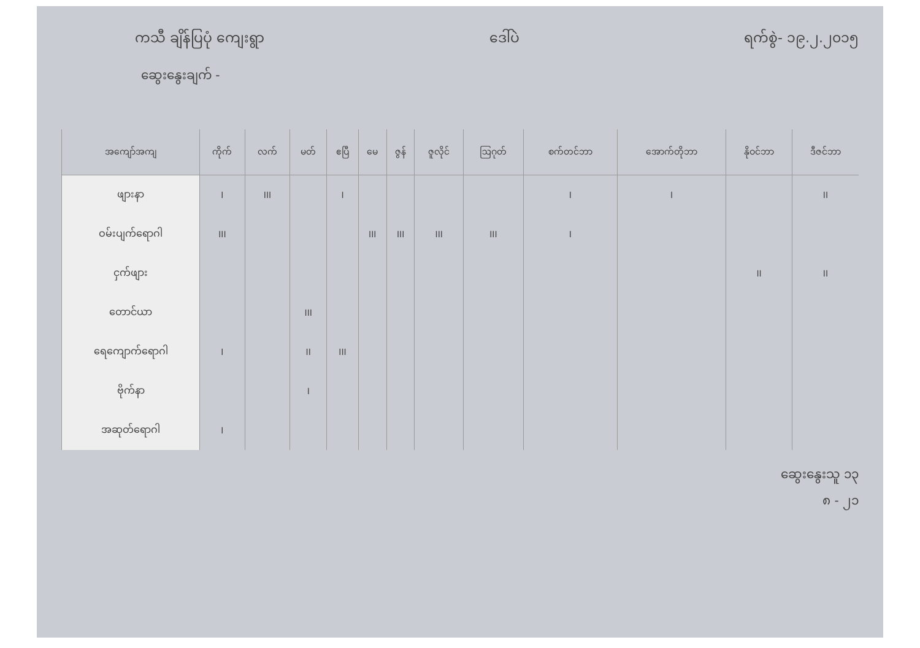ကသီ ချိန်ပြပုံ ကျေးရွာ ဒေါ်ပဲ ရက်စွဲ- ၁၉.၂.၂၀၁၅
ဆွေးနွေးချက် -
| အကျော်အကျ | ကိုက် | လက် | မတ် | ဧပြီ | မေ | ဇွန် | ဇူလိုင် | ဩဂုတ် | စက်တင်ဘာ | အောက်တိုဘာ | နိုဝင်ဘာ | ဒီဇင်ဘာ |
| --- | --- | --- | --- | --- | --- | --- | --- | --- | --- | --- | --- | --- |
| ဖျားနာ | I | III | | I | | | | | I | I | | II |
| ဝမ်းပျက်ရောဂါ | III | | | | III | III | III | III | I | | | |
| ငှက်ဖျား | | | | | | | | | | | II | II |
| တောင်ယာ | | | III | | | | | | | | | |
| ရေကျောက်ရောဂါ | I | | II | III | | | | | | | | |
| ဗိုက်နာ | | | I | | | | | | | | | |
| အဆုတ်ရောဂါ | I | | | | | | | | | | | |
ဆွေးနွေးသူ ၁၃
၈ - ၂၁